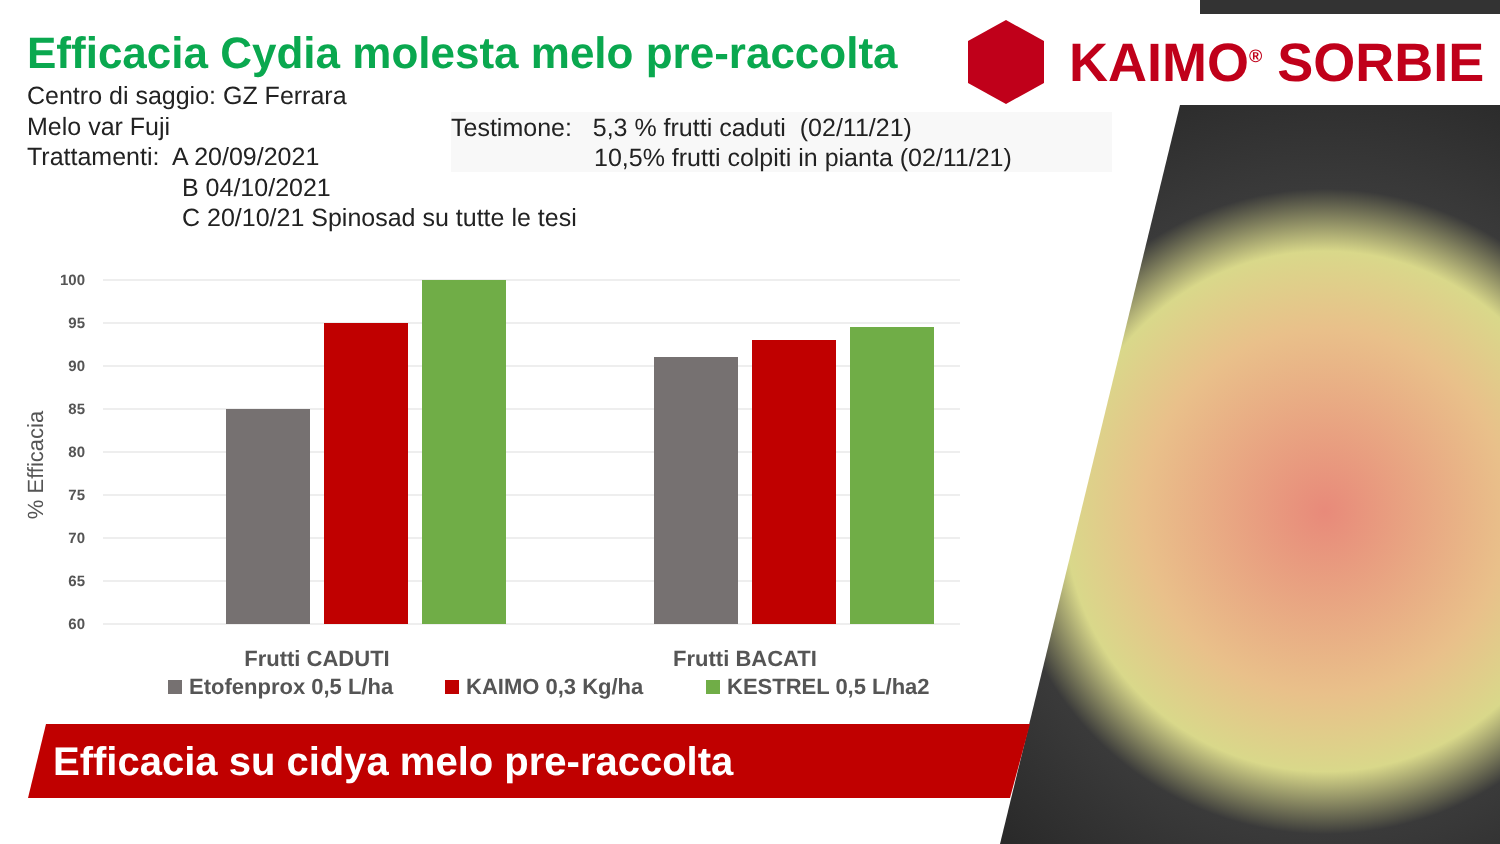Efficacia Cydia molesta melo pre-raccolta
KAIMO<sup>®</sup> SORBIE
Centro di saggio: GZ Ferrara
Melo var Fuji
Trattamenti: A 20/09/2021
B 04/10/2021
C 20/10/21 Spinosad su tutte le tesi
Testimone: 5,3 % frutti caduti (02/11/21)
10,5% frutti colpiti in pianta (02/11/21)
100
95
90
85
80
75
70
65
60
% Efficacia
Frutti CADUTI
Frutti BACATI
Etofenprox 0,5 L/ha
KAIMO 0,3 Kg/ha
KESTREL 0,5 L/ha2
Efficacia su cidya melo pre-raccolta